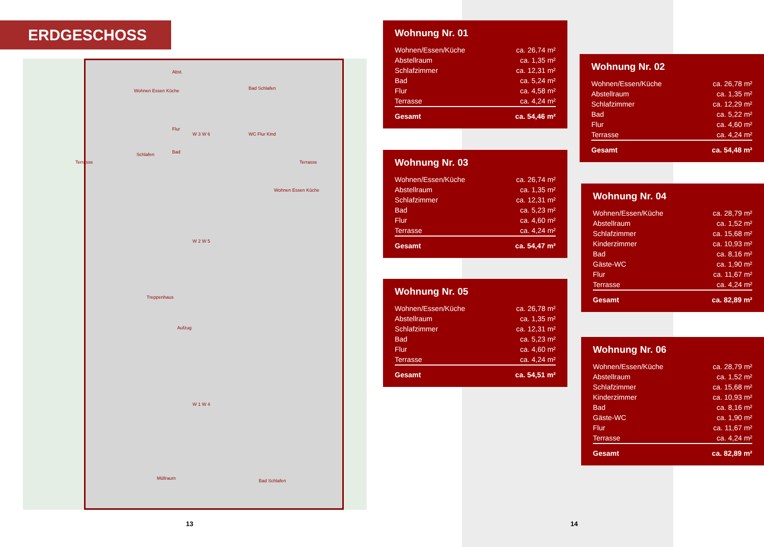ERDGESCHOSS
Wohnen Essen Küche
Abst.
Schlafen
Flur
Bad
Terrasse
Treppenhaus
Aufzug
W 3 W 6
W 2 W 5
W 1 W 4
Müllraum
Bad Schlafen
WC Flur Kind
Wohnen Essen Küche
Terrasse
Bad Schlafen
13 14
Wohnung Nr. 01
| Wohnen/Essen/Küche | ca. 26,74 m² |
| Abstellraum | ca. 1,35 m² |
| Schlafzimmer | ca. 12,31 m² |
| Bad | ca. 5,24 m² |
| Flur | ca. 4,58 m² |
| Terrasse | ca. 4,24 m² |
| Gesamt | ca. 54,46 m² |
Wohnung Nr. 02
| Wohnen/Essen/Küche | ca. 26,78 m² |
| Abstellraum | ca. 1,35 m² |
| Schlafzimmer | ca. 12,29 m² |
| Bad | ca. 5,22 m² |
| Flur | ca. 4,60 m² |
| Terrasse | ca. 4,24 m² |
| Gesamt | ca. 54,48 m² |
Wohnung Nr. 03
| Wohnen/Essen/Küche | ca. 26,74 m² |
| Abstellraum | ca. 1,35 m² |
| Schlafzimmer | ca. 12,31 m² |
| Bad | ca. 5,23 m² |
| Flur | ca. 4,60 m² |
| Terrasse | ca. 4,24 m² |
| Gesamt | ca. 54,47 m² |
Wohnung Nr. 04
| Wohnen/Essen/Küche | ca. 28,79 m² |
| Abstellraum | ca. 1,52 m² |
| Schlafzimmer | ca. 15,68 m² |
| Kinderzimmer | ca. 10,93 m² |
| Bad | ca. 8,16 m² |
| Gäste-WC | ca. 1,90 m² |
| Flur | ca. 11,67 m² |
| Terrasse | ca. 4,24 m² |
| Gesamt | ca. 82,89 m² |
Wohnung Nr. 05
| Wohnen/Essen/Küche | ca. 26,78 m² |
| Abstellraum | ca. 1,35 m² |
| Schlafzimmer | ca. 12,31 m² |
| Bad | ca. 5,23 m² |
| Flur | ca. 4,60 m² |
| Terrasse | ca. 4,24 m² |
| Gesamt | ca. 54,51 m² |
Wohnung Nr. 06
| Wohnen/Essen/Küche | ca. 28,79 m² |
| Abstellraum | ca. 1,52 m² |
| Schlafzimmer | ca. 15,68 m² |
| Kinderzimmer | ca. 10,93 m² |
| Bad | ca. 8,16 m² |
| Gäste-WC | ca. 1,90 m² |
| Flur | ca. 11,67 m² |
| Terrasse | ca. 4,24 m² |
| Gesamt | ca. 82,89 m² |